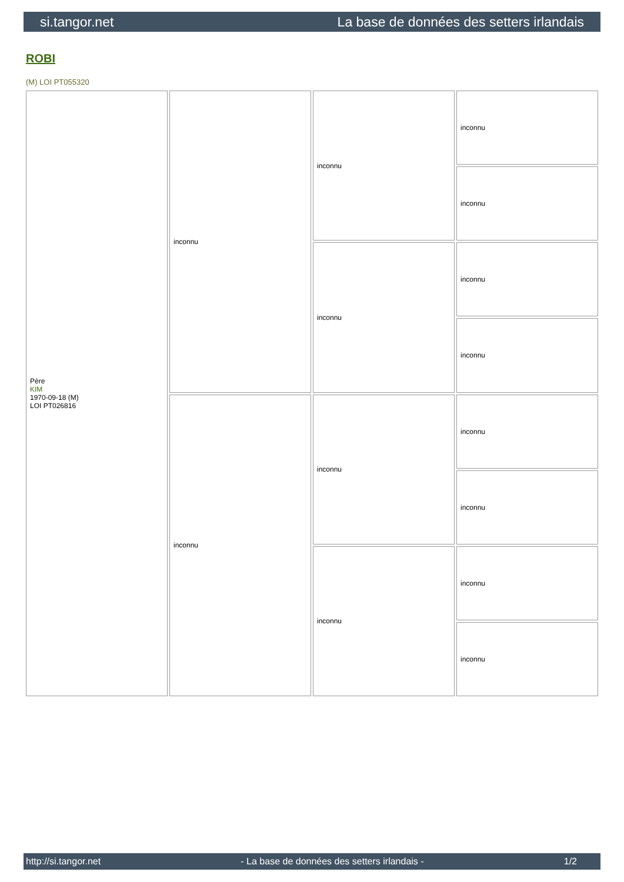si.tangor.net La base de données des setters irlandais
ROBI
(M) LOI PT055320
| Père KIM 1970-09-18 (M) LOI PT026816 | inconnu | inconnu | inconnu |
| | | | inconnu |
| | | inconnu | inconnu |
| | | | inconnu |
| | inconnu | inconnu | inconnu |
| | | | inconnu |
| | | inconnu | inconnu |
| | | | inconnu |
http://si.tangor.net - La base de données des setters irlandais - 1/2